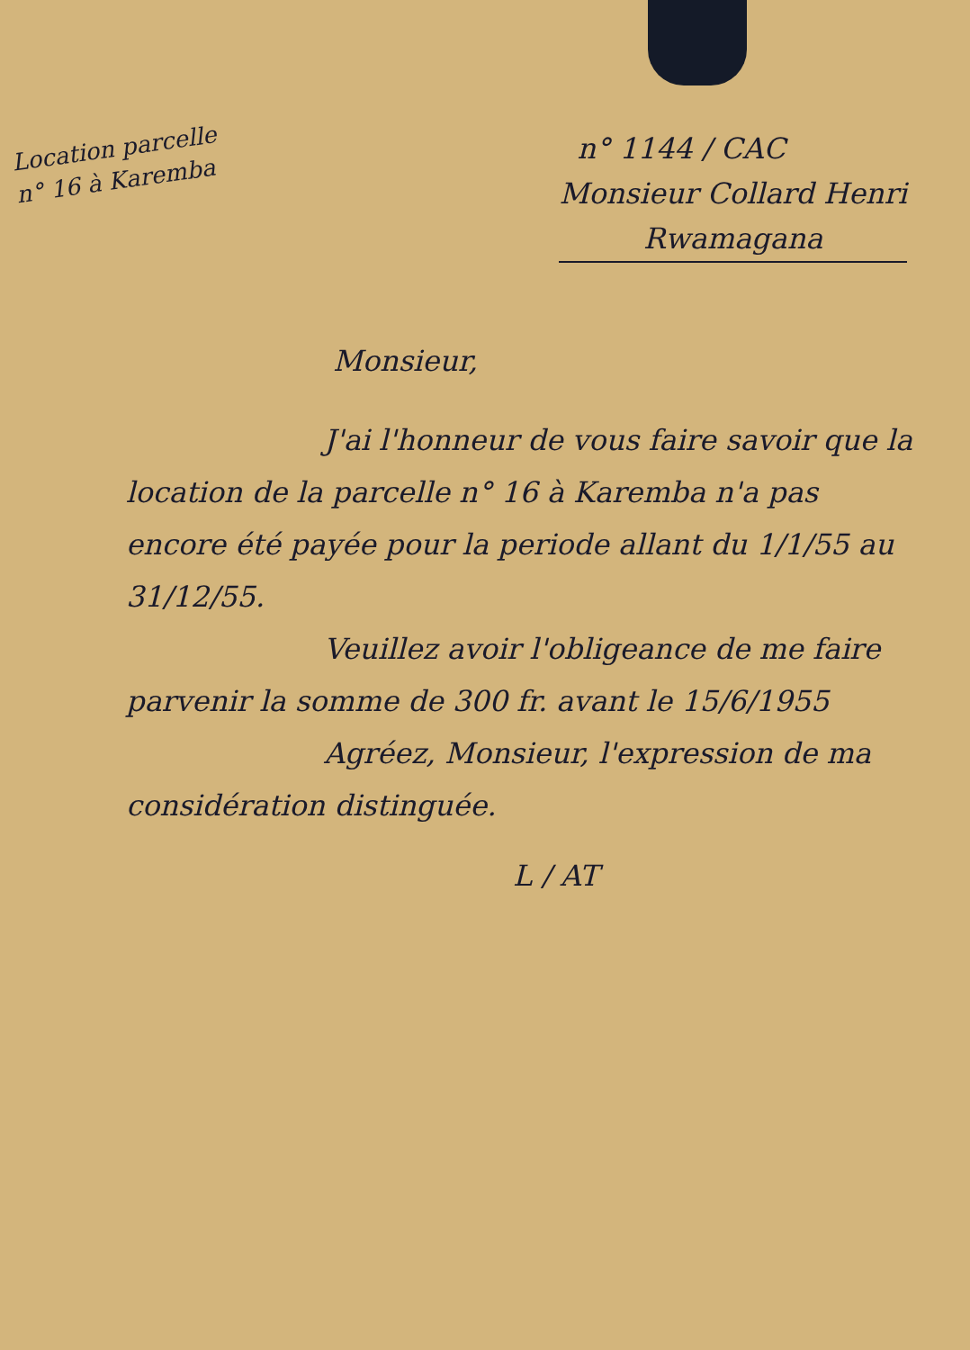Location parcelle
n° 16 à Karemba
n° 1144 / CAC
Monsieur Collard Henri
Rwamagana
Monsieur,
J'ai l'honneur de vous faire savoir que la location de la parcelle n° 16 à Karemba n'a pas encore été payée pour la periode allant du 1/1/55 au 31/12/55.
Veuillez avoir l'obligeance de me faire parvenir la somme de 300 fr. avant le 15/6/1955
Agréez, Monsieur, l'expression de ma considération distinguée.
L / AT